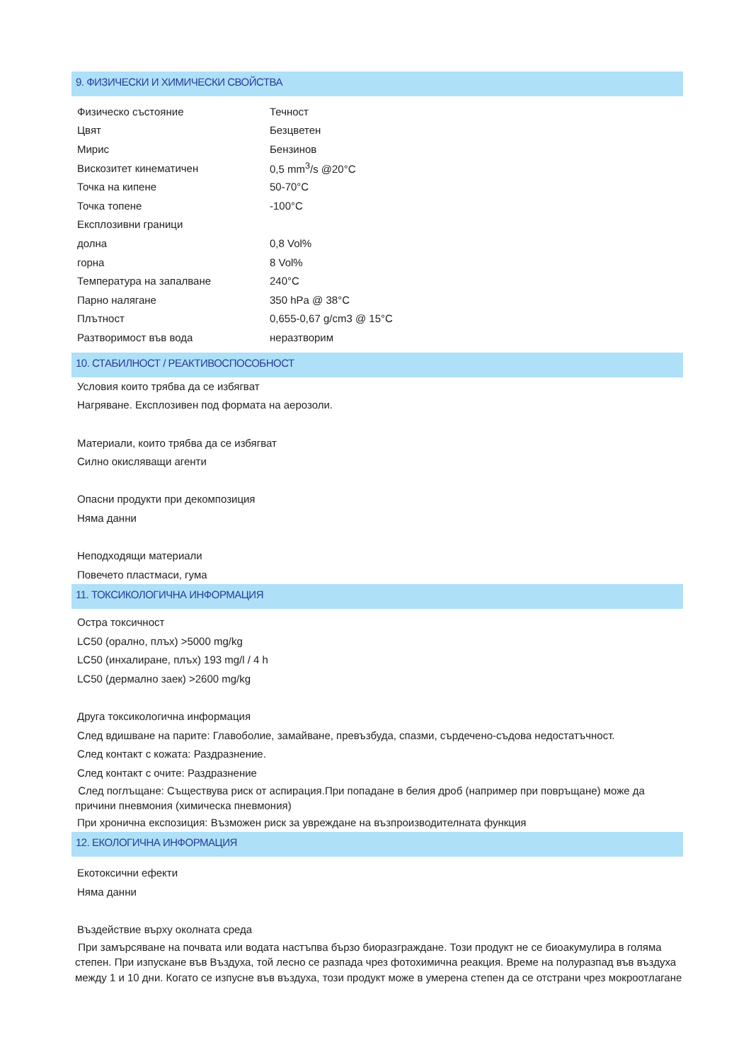9. ФИЗИЧЕСКИ И ХИМИЧЕСКИ СВОЙСТВА
| Физическо състояние | Течност |
| Цвят | Безцветен |
| Мирис | Бензинов |
| Вискозитет кинематичен | 0,5 mm<sup>3</sup>/s @20°C |
| Точка на кипене | 50-70°C |
| Точка топене | -100°C |
| Експлозивни граници | |
| долна | 0,8 Vol% |
| горна | 8 Vol% |
| Температура на запалване | 240°C |
| Парно налягане | 350 hPa @ 38°C |
| Плътност | 0,655-0,67 g/cm3 @ 15°C |
| Разтворимост във вода | неразтворим |
10. СТАБИЛНОСТ / РЕАКТИВОСПОСОБНОСТ
Условия които трябва да се избягват
Нагряване. Експлозивен под формата на аерозоли.
Материали, които трябва да се избягват
Силно окисляващи агенти
Опасни продукти при декомпозиция
Няма данни
Неподходящи материали
Повечето пластмаси, гума
11. ТОКСИКОЛОГИЧНА ИНФОРМАЦИЯ
Остра токсичност
LC50 (орално, плъх) >5000 mg/kg
LC50 (инхалиране, плъх) 193 mg/l / 4 h
LC50 (дермално заек) >2600 mg/kg
Друга токсикологична информация
След вдишване на парите: Главоболие, замайване, превъзбуда, спазми, сърдечено-съдова недостатъчност.
След контакт с кожата: Раздразнение.
След контакт с очите: Раздразнение
След поглъщане: Съществува риск от аспирация.При попадане в белия дроб (например при повръщане) може да причини пневмония (химическа пневмония)
При хронична експозиция: Възможен риск за увреждане на възпроизводителната функция
12. ЕКОЛОГИЧНА ИНФОРМАЦИЯ
Екотоксични ефекти
Няма данни
Въздействие върху околната среда
При замърсяване на почвата или водата настъпва бързо биоразграждане. Този продукт не се биоакумулира в голяма степен. При изпускане във Въздуха, той лесно се разпада чрез фотохимична реакция. Време на полуразпад във въздуха между 1 и 10 дни. Когато се изпусне във въздуха, този продукт може в умерена степен да се отстрани чрез мокроотлагане